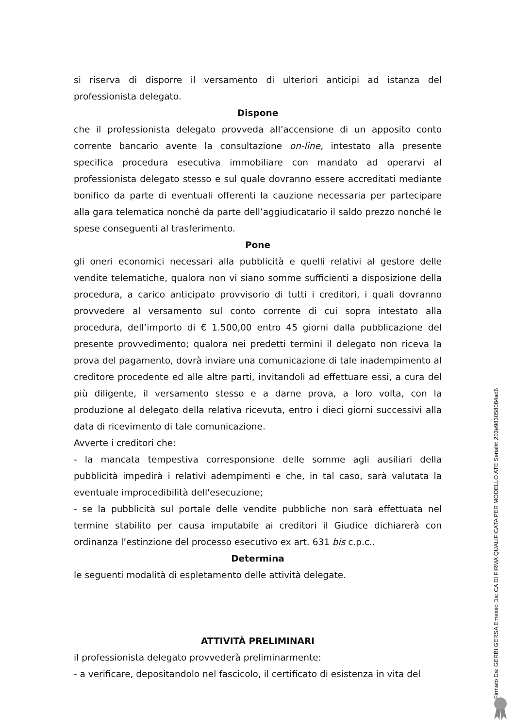si riserva di disporre il versamento di ulteriori anticipi ad istanza del professionista delegato.
Dispone
che il professionista delegato provveda all’accensione di un apposito conto corrente bancario avente la consultazione on-line, intestato alla presente specifica procedura esecutiva immobiliare con mandato ad operarvi al professionista delegato stesso e sul quale dovranno essere accreditati mediante bonifico da parte di eventuali offerenti la cauzione necessaria per partecipare alla gara telematica nonché da parte dell’aggiudicatario il saldo prezzo nonché le spese conseguenti al trasferimento.
Pone
gli oneri economici necessari alla pubblicità e quelli relativi al gestore delle vendite telematiche, qualora non vi siano somme sufficienti a disposizione della procedura, a carico anticipato provvisorio di tutti i creditori, i quali dovranno provvedere al versamento sul conto corrente di cui sopra intestato alla procedura, dell’importo di € 1.500,00 entro 45 giorni dalla pubblicazione del presente provvedimento; qualora nei predetti termini il delegato non riceva la prova del pagamento, dovrà inviare una comunicazione di tale inadempimento al creditore procedente ed alle altre parti, invitandoli ad effettuare essi, a cura del più diligente, il versamento stesso e a darne prova, a loro volta, con la produzione al delegato della relativa ricevuta, entro i dieci giorni successivi alla data di ricevimento di tale comunicazione.
Avverte i creditori che:
- la mancata tempestiva corresponsione delle somme agli ausiliari della pubblicità impedirà i relativi adempimenti e che, in tal caso, sarà valutata la eventuale improcedibilità dell'esecuzione;
- se la pubblicità sul portale delle vendite pubbliche non sarà effettuata nel termine stabilito per causa imputabile ai creditori il Giudice dichiarerà con ordinanza l’estinzione del processo esecutivo ex art. 631 bis c.p.c..
Determina
le seguenti modalità di espletamento delle attività delegate.
ATTIVITÀ PRELIMINARI
il professionista delegato provvederà preliminarmente:
- a verificare, depositandolo nel fascicolo, il certificato di esistenza in vita del
Firmato Da: GERBI GERSA Emesso Da: CA DI FIRMA QUALIFICATA PER MODELLO ATE Serial#: 203e983058084ad6